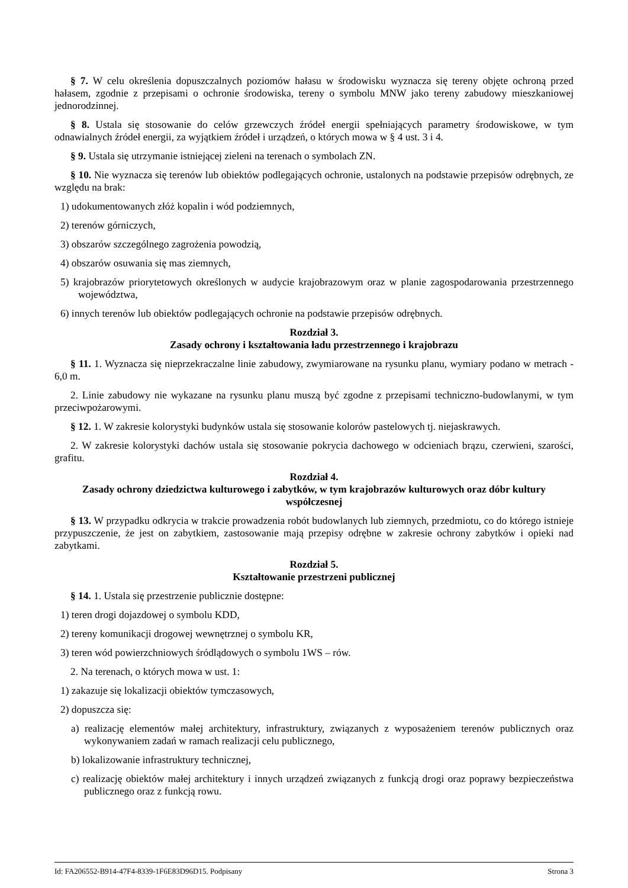§ 7. W celu określenia dopuszczalnych poziomów hałasu w środowisku wyznacza się tereny objęte ochroną przed hałasem, zgodnie z przepisami o ochronie środowiska, tereny o symbolu MNW jako tereny zabudowy mieszkaniowej jednorodzinnej.
§ 8. Ustala się stosowanie do celów grzewczych źródeł energii spełniających parametry środowiskowe, w tym odnawialnych źródeł energii, za wyjątkiem źródeł i urządzeń, o których mowa w § 4 ust. 3 i 4.
§ 9. Ustala się utrzymanie istniejącej zieleni na terenach o symbolach ZN.
§ 10. Nie wyznacza się terenów lub obiektów podlegających ochronie, ustalonych na podstawie przepisów odrębnych, ze względu na brak:
1) udokumentowanych złóż kopalin i wód podziemnych,
2) terenów górniczych,
3) obszarów szczególnego zagrożenia powodzią,
4) obszarów osuwania się mas ziemnych,
5) krajobrazów priorytetowych określonych w audycie krajobrazowym oraz w planie zagospodarowania przestrzennego województwa,
6) innych terenów lub obiektów podlegających ochronie na podstawie przepisów odrębnych.
Rozdział 3.
Zasady ochrony i kształtowania ładu przestrzennego i krajobrazu
§ 11. 1. Wyznacza się nieprzekraczalne linie zabudowy, zwymiarowane na rysunku planu, wymiary podano w metrach - 6,0 m.
2. Linie zabudowy nie wykazane na rysunku planu muszą być zgodne z przepisami techniczno-budowlanymi, w tym przeciwpożarowymi.
§ 12. 1. W zakresie kolorystyki budynków ustala się stosowanie kolorów pastelowych tj. niejaskrawych.
2. W zakresie kolorystyki dachów ustala się stosowanie pokrycia dachowego w odcieniach brązu, czerwieni, szarości, grafitu.
Rozdział 4.
Zasady ochrony dziedzictwa kulturowego i zabytków, w tym krajobrazów kulturowych oraz dóbr kultury współczesnej
§ 13. W przypadku odkrycia w trakcie prowadzenia robót budowlanych lub ziemnych, przedmiotu, co do którego istnieje przypuszczenie, że jest on zabytkiem, zastosowanie mają przepisy odrębne w zakresie ochrony zabytków i opieki nad zabytkami.
Rozdział 5.
Kształtowanie przestrzeni publicznej
§ 14. 1. Ustala się przestrzenie publicznie dostępne:
1) teren drogi dojazdowej o symbolu KDD,
2) tereny komunikacji drogowej wewnętrznej o symbolu KR,
3) teren wód powierzchniowych śródlądowych o symbolu 1WS – rów.
2. Na terenach, o których mowa w ust. 1:
1) zakazuje się lokalizacji obiektów tymczasowych,
2) dopuszcza się:
a) realizację elementów małej architektury, infrastruktury, związanych z wyposażeniem terenów publicznych oraz wykonywaniem zadań w ramach realizacji celu publicznego,
b) lokalizowanie infrastruktury technicznej,
c) realizację obiektów małej architektury i innych urządzeń związanych z funkcją drogi oraz poprawy bezpieczeństwa publicznego oraz z funkcją rowu.
Id: FA206552-B914-47F4-8339-1F6E83D96D15. Podpisany Strona 3